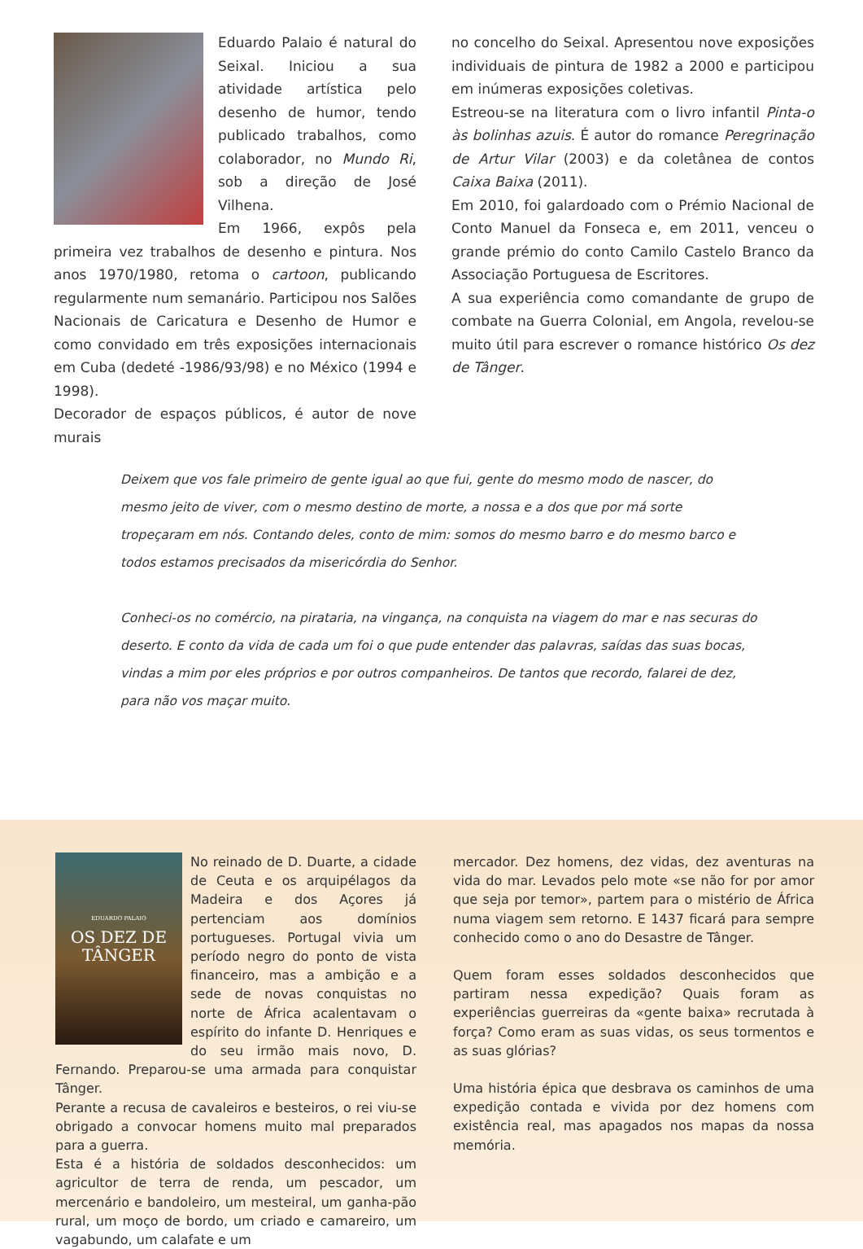Eduardo Palaio é natural do Seixal. Iniciou a sua atividade artística pelo desenho de humor, tendo publicado trabalhos, como colaborador, no Mundo Ri, sob a direção de José Vilhena.
Em 1966, expôs pela primeira vez trabalhos de desenho e pintura. Nos anos 1970/1980, retoma o cartoon, publicando regularmente num semanário. Participou nos Salões Nacionais de Caricatura e Desenho de Humor e como convidado em três exposições internacionais em Cuba (dedeté -1986/93/98) e no México (1994 e 1998).
Decorador de espaços públicos, é autor de nove murais
no concelho do Seixal. Apresentou nove exposições individuais de pintura de 1982 a 2000 e participou em inúmeras exposições coletivas.
Estreou-se na literatura com o livro infantil Pinta-o às bolinhas azuis. É autor do romance Peregrinação de Artur Vilar (2003) e da coletânea de contos Caixa Baixa (2011).
Em 2010, foi galardoado com o Prémio Nacional de Conto Manuel da Fonseca e, em 2011, venceu o grande prémio do conto Camilo Castelo Branco da Associação Portuguesa de Escritores.
A sua experiência como comandante de grupo de combate na Guerra Colonial, em Angola, revelou-se muito útil para escrever o romance histórico Os dez de Tânger.
Deixem que vos fale primeiro de gente igual ao que fui, gente do mesmo modo de nascer, do mesmo jeito de viver, com o mesmo destino de morte, a nossa e a dos que por má sorte tropeçaram em nós. Contando deles, conto de mim: somos do mesmo barro e do mesmo barco e todos estamos precisados da misericórdia do Senhor.
Conheci-os no comércio, na pirataria, na vingança, na conquista na viagem do mar e nas securas do deserto. E conto da vida de cada um foi o que pude entender das palavras, saídas das suas bocas, vindas a mim por eles próprios e por outros companheiros. De tantos que recordo, falarei de dez, para não vos maçar muito.
EDUARDO PALAIO
OS DEZ DE
TÂNGER
No reinado de D. Duarte, a cidade de Ceuta e os arquipélagos da Madeira e dos Açores já pertenciam aos domínios portugueses. Portugal vivia um período negro do ponto de vista financeiro, mas a ambição e a sede de novas conquistas no norte de África acalentavam o espírito do infante D. Henriques e do seu irmão mais novo, D. Fernando. Preparou-se uma armada para conquistar Tânger.
Perante a recusa de cavaleiros e besteiros, o rei viu-se obrigado a convocar homens muito mal preparados para a guerra.
Esta é a história de soldados desconhecidos: um agricultor de terra de renda, um pescador, um mercenário e bandoleiro, um mesteiral, um ganha-pão rural, um moço de bordo, um criado e camareiro, um vagabundo, um calafate e um
mercador. Dez homens, dez vidas, dez aventuras na vida do mar. Levados pelo mote «se não for por amor que seja por temor», partem para o mistério de África numa viagem sem retorno. E 1437 ficará para sempre conhecido como o ano do Desastre de Tânger.
Quem foram esses soldados desconhecidos que partiram nessa expedição? Quais foram as experiências guerreiras da «gente baixa» recrutada à força? Como eram as suas vidas, os seus tormentos e as suas glórias?
Uma história épica que desbrava os caminhos de uma expedição contada e vivida por dez homens com existência real, mas apagados nos mapas da nossa memória.